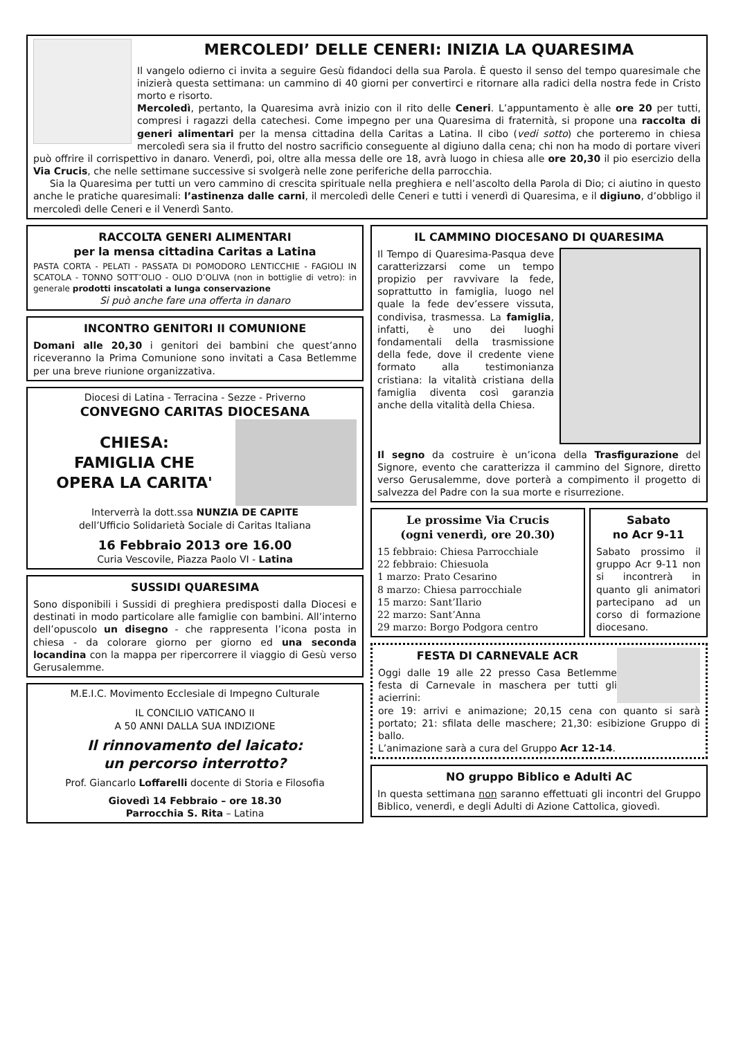MERCOLEDI’ DELLE CENERI: INIZIA LA QUARESIMA
Il vangelo odierno ci invita a seguire Gesù fidandoci della sua Parola. È questo il senso del tempo quaresimale che inizierà questa settimana: un cammino di 40 giorni per convertirci e ritornare alla radici della nostra fede in Cristo morto e risorto.
Mercoledì, pertanto, la Quaresima avrà inizio con il rito delle Ceneri. L’appuntamento è alle ore 20 per tutti, compresi i ragazzi della catechesi. Come impegno per una Quaresima di fraternità, si propone una raccolta di generi alimentari per la mensa cittadina della Caritas a Latina. Il cibo (vedi sotto) che porteremo in chiesa mercoledì sera sia il frutto del nostro sacrificio conseguente al digiuno dalla cena; chi non ha modo di portare viveri può offrire il corrispettivo in danaro. Venerdì, poi, oltre alla messa delle ore 18, avrà luogo in chiesa alle ore 20,30 il pio esercizio della Via Crucis, che nelle settimane successive si svolgerà nelle zone periferiche della parrocchia.
Sia la Quaresima per tutti un vero cammino di crescita spirituale nella preghiera e nell’ascolto della Parola di Dio; ci aiutino in questo anche le pratiche quaresimali: l’astinenza dalle carni, il mercoledì delle Ceneri e tutti i venerdì di Quaresima, e il digiuno, d’obbligo il mercoledì delle Ceneri e il Venerdì Santo.
RACCOLTA GENERI ALIMENTARI
per la mensa cittadina Caritas a Latina
PASTA CORTA - PELATI - PASSATA DI POMODORO LENTICCHIE - FAGIOLI IN SCATOLA - TONNO SOTT’OLIO - OLIO D’OLIVA (non in bottiglie di vetro): in generale prodotti inscatolati a lunga conservazione
Si può anche fare una offerta in danaro
INCONTRO GENITORI II COMUNIONE
Domani alle 20,30 i genitori dei bambini che quest’anno riceveranno la Prima Comunione sono invitati a Casa Betlemme per una breve riunione organizzativa.
Diocesi di Latina - Terracina - Sezze - Priverno
CONVEGNO CARITAS DIOCESANA
CHIESA:
FAMIGLIA CHE
OPERA LA CARITA'
Interverrà la dott.ssa NUNZIA DE CAPITE
dell’Ufficio Solidarietà Sociale di Caritas Italiana
16 Febbraio 2013 ore 16.00
Curia Vescovile, Piazza Paolo VI - Latina
SUSSIDI QUARESIMA
Sono disponibili i Sussidi di preghiera predisposti dalla Diocesi e destinati in modo particolare alle famiglie con bambini. All’interno dell’opuscolo un disegno - che rappresenta l’icona posta in chiesa - da colorare giorno per giorno ed una seconda locandina con la mappa per ripercorrere il viaggio di Gesù verso Gerusalemme.
M.E.I.C. Movimento Ecclesiale di Impegno Culturale
IL CONCILIO VATICANO II
A 50 ANNI DALLA SUA INDIZIONE
Il rinnovamento del laicato:
un percorso interrotto?
Prof. Giancarlo Loffarelli docente di Storia e Filosofia
Giovedì 14 Febbraio – ore 18.30
Parrocchia S. Rita – Latina
IL CAMMINO DIOCESANO DI QUARESIMA
Il Tempo di Quaresima-Pasqua deve caratterizzarsi come un tempo propizio per ravvivare la fede, soprattutto in famiglia, luogo nel quale la fede dev’essere vissuta, condivisa, trasmessa. La famiglia, infatti, è uno dei luoghi fondamentali della trasmissione della fede, dove il credente viene formato alla testimonianza cristiana: la vitalità cristiana della famiglia diventa così garanzia anche della vitalità della Chiesa.
Il segno da costruire è un’icona della Trasfigurazione del Signore, evento che caratterizza il cammino del Signore, diretto verso Gerusalemme, dove porterà a compimento il progetto di salvezza del Padre con la sua morte e risurrezione.
Le prossime Via Crucis
(ogni venerdì, ore 20.30)
15 febbraio: Chiesa Parrocchiale
22 febbraio: Chiesuola
1 marzo: Prato Cesarino
8 marzo: Chiesa parrocchiale
15 marzo: Sant’Ilario
22 marzo: Sant’Anna
29 marzo: Borgo Podgora centro
Sabato
no Acr 9-11
Sabato prossimo il gruppo Acr 9-11 non si incontrerà in quanto gli animatori partecipano ad un corso di formazione diocesano.
FESTA DI CARNEVALE ACR
Oggi dalle 19 alle 22 presso Casa Betlemme festa di Carnevale in maschera per tutti gli acierrini:
ore 19: arrivi e animazione; 20,15 cena con quanto si sarà portato; 21: sfilata delle maschere; 21,30: esibizione Gruppo di ballo.
L’animazione sarà a cura del Gruppo Acr 12-14.
NO gruppo Biblico e Adulti AC
In questa settimana non saranno effettuati gli incontri del Gruppo Biblico, venerdì, e degli Adulti di Azione Cattolica, giovedì.